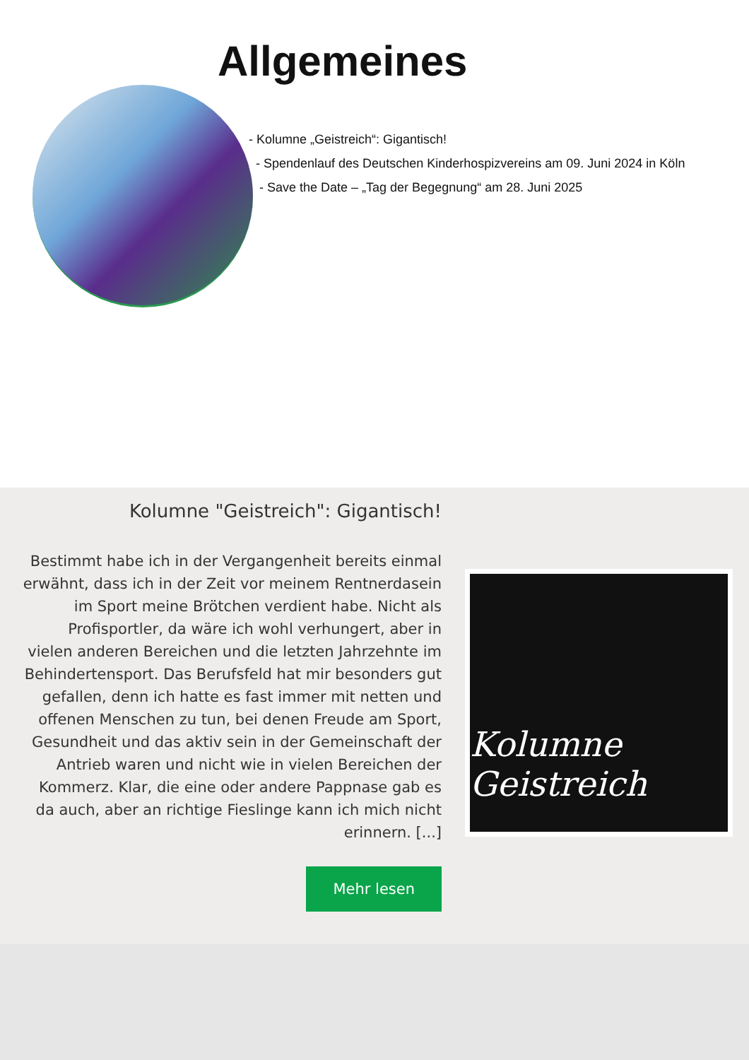Allgemeines
- Kolumne „Geistreich“: Gigantisch!
- Spendenlauf des Deutschen Kinderhospizvereins am 09. Juni 2024 in Köln
- Save the Date – „Tag der Begegnung“ am 28. Juni 2025
Kolumne "Geistreich": Gigantisch!
Bestimmt habe ich in der Vergangenheit bereits einmal erwähnt, dass ich in der Zeit vor meinem Rentnerdasein im Sport meine Brötchen verdient habe. Nicht als Profisportler, da wäre ich wohl verhungert, aber in vielen anderen Bereichen und die letzten Jahrzehnte im Behindertensport. Das Berufsfeld hat mir besonders gut gefallen, denn ich hatte es fast immer mit netten und offenen Menschen zu tun, bei denen Freude am Sport, Gesundheit und das aktiv sein in der Gemeinschaft der Antrieb waren und nicht wie in vielen Bereichen der Kommerz. Klar, die eine oder andere Pappnase gab es da auch, aber an richtige Fieslinge kann ich mich nicht erinnern. [...]
Mehr lesen
Kolumne Geistreich